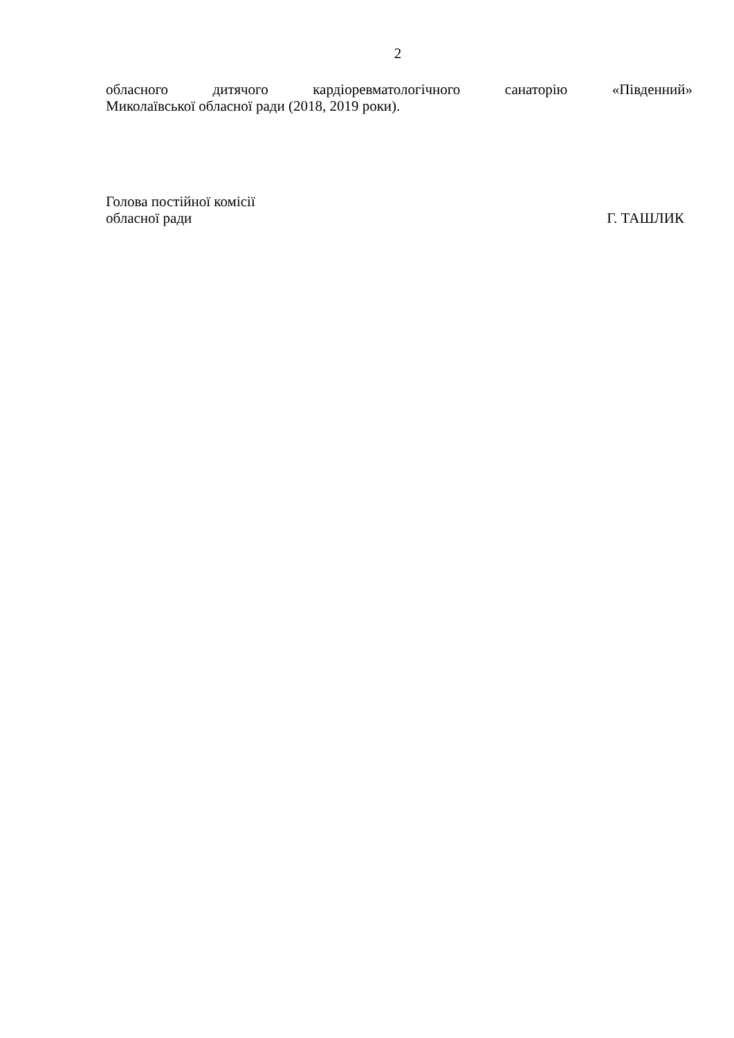2
обласного дитячого кардіоревматологічного санаторію «Південний»
Миколаївської обласної ради (2018, 2019 роки).
Голова постійної комісії
обласної ради Г. ТАШЛИК